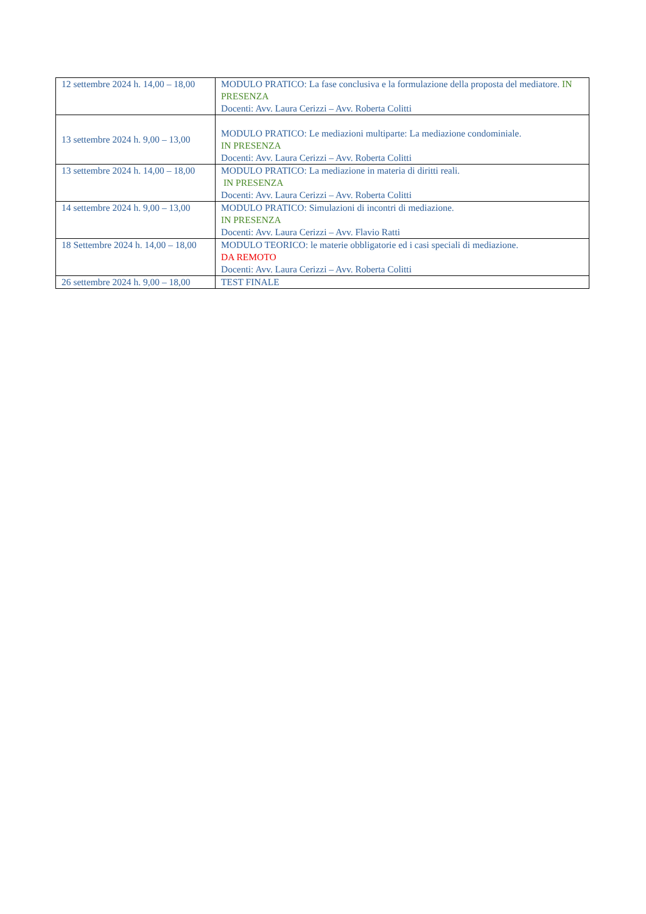| 12 settembre 2024 h. 14,00 – 18,00 | MODULO PRATICO: La fase conclusiva e la formulazione della proposta del mediatore. IN PRESENZA Docenti: Avv. Laura Cerizzi – Avv. Roberta Colitti |
| 13 settembre 2024 h. 9,00 – 13,00 | MODULO PRATICO: Le mediazioni multiparte: La mediazione condominiale. IN PRESENZA Docenti: Avv. Laura Cerizzi – Avv. Roberta Colitti |
| 13 settembre 2024 h. 14,00 – 18,00 | MODULO PRATICO: La mediazione in materia di diritti reali. IN PRESENZA Docenti: Avv. Laura Cerizzi – Avv. Roberta Colitti |
| 14 settembre 2024 h. 9,00 – 13,00 | MODULO PRATICO: Simulazioni di incontri di mediazione. IN PRESENZA Docenti: Avv. Laura Cerizzi – Avv. Flavio Ratti |
| 18 Settembre 2024 h. 14,00 – 18,00 | MODULO TEORICO: le materie obbligatorie ed i casi speciali di mediazione. DA REMOTO Docenti: Avv. Laura Cerizzi – Avv. Roberta Colitti |
| 26 settembre 2024 h. 9,00 – 18,00 | TEST FINALE |